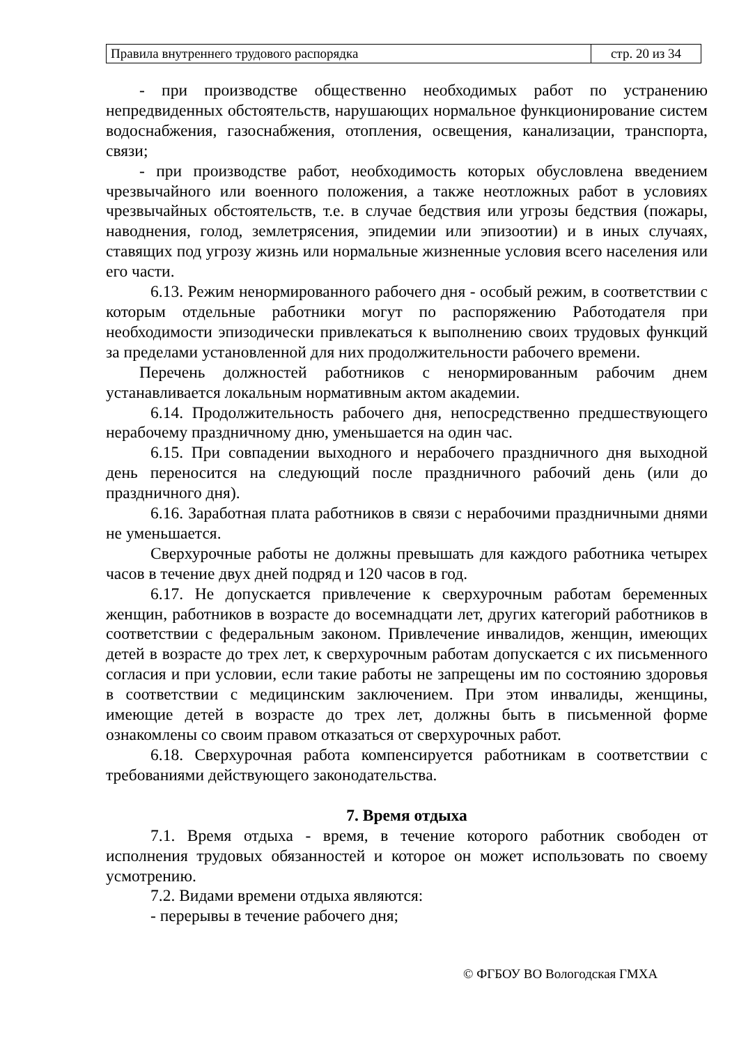| Правила внутреннего трудового распорядка | стр. 20 из 34 |
- при производстве общественно необходимых работ по устранению непредвиденных обстоятельств, нарушающих нормальное функционирование систем водоснабжения, газоснабжения, отопления, освещения, канализации, транспорта, связи;
- при производстве работ, необходимость которых обусловлена введением чрезвычайного или военного положения, а также неотложных работ в условиях чрезвычайных обстоятельств, т.е. в случае бедствия или угрозы бедствия (пожары, наводнения, голод, землетрясения, эпидемии или эпизоотии) и в иных случаях, ставящих под угрозу жизнь или нормальные жизненные условия всего населения или его части.
6.13. Режим ненормированного рабочего дня - особый режим, в соответствии с которым отдельные работники могут по распоряжению Работодателя при необходимости эпизодически привлекаться к выполнению своих трудовых функций за пределами установленной для них продолжительности рабочего времени.
Перечень должностей работников с ненормированным рабочим днем устанавливается локальным нормативным актом академии.
6.14. Продолжительность рабочего дня, непосредственно предшествующего нерабочему праздничному дню, уменьшается на один час.
6.15. При совпадении выходного и нерабочего праздничного дня выходной день переносится на следующий после праздничного рабочий день (или до праздничного дня).
6.16. Заработная плата работников в связи с нерабочими праздничными днями не уменьшается.
Сверхурочные работы не должны превышать для каждого работника четырех часов в течение двух дней подряд и 120 часов в год.
6.17. Не допускается привлечение к сверхурочным работам беременных женщин, работников в возрасте до восемнадцати лет, других категорий работников в соответствии с федеральным законом. Привлечение инвалидов, женщин, имеющих детей в возрасте до трех лет, к сверхурочным работам допускается с их письменного согласия и при условии, если такие работы не запрещены им по состоянию здоровья в соответствии с медицинским заключением. При этом инвалиды, женщины, имеющие детей в возрасте до трех лет, должны быть в письменной форме ознакомлены со своим правом отказаться от сверхурочных работ.
6.18. Сверхурочная работа компенсируется работникам в соответствии с требованиями действующего законодательства.
7. Время отдыха
7.1. Время отдыха - время, в течение которого работник свободен от исполнения трудовых обязанностей и которое он может использовать по своему усмотрению.
7.2. Видами времени отдыха являются:
- перерывы в течение рабочего дня;
© ФГБОУ ВО Вологодская ГМХА